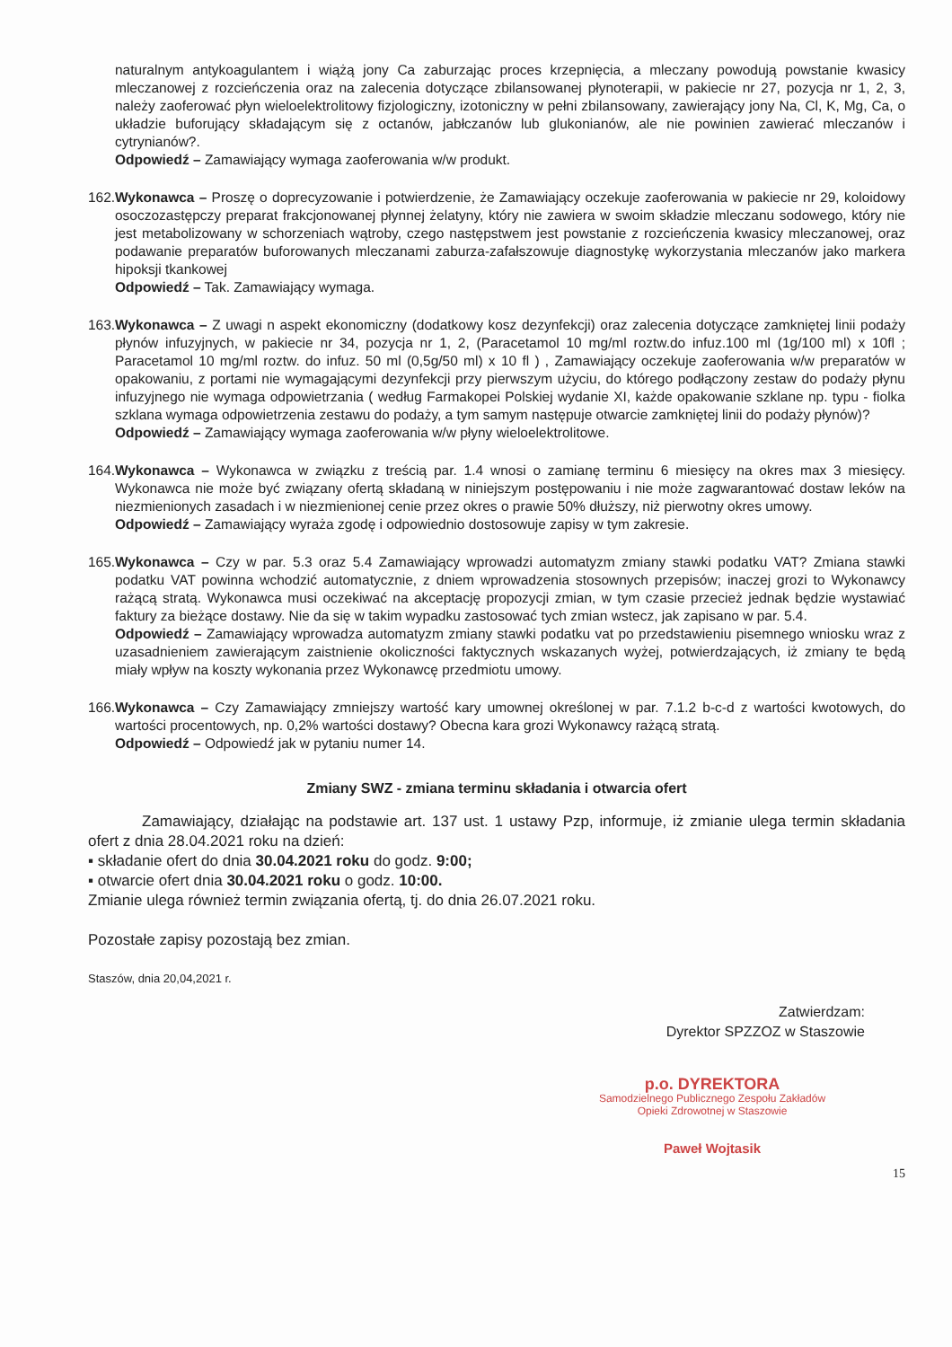naturalnym antykoagulantem i wiążą jony Ca zaburzając proces krzepnięcia, a mleczany powodują powstanie kwasicy mleczanowej z rozcieńczenia oraz na zalecenia dotyczące zbilansowanej płynoterapii, w pakiecie nr 27, pozycja nr 1, 2, 3, należy zaoferować płyn wieloelektrolitowy fizjologiczny, izotoniczny w pełni zbilansowany, zawierający jony Na, Cl, K, Mg, Ca, o układzie buforujący składającym się z octanów, jabłczanów lub glukonianów, ale nie powinien zawierać mleczanów i cytrynianów?.
Odpowiedź – Zamawiający wymaga zaoferowania w/w produkt.
162. Wykonawca – Proszę o doprecyzowanie i potwierdzenie, że Zamawiający oczekuje zaoferowania w pakiecie nr 29, koloidowy osoczozastępczy preparat frakcjonowanej płynnej żelatyny, który nie zawiera w swoim składzie mleczanu sodowego, który nie jest metabolizowany w schorzeniach wątroby, czego następstwem jest powstanie z rozcieńczenia kwasicy mleczanowej, oraz podawanie preparatów buforowanych mleczanami zaburza-zafałszowuje diagnostykę wykorzystania mleczanów jako markera hipoksji tkankowej
Odpowiedź – Tak. Zamawiający wymaga.
163. Wykonawca – Z uwagi n aspekt ekonomiczny (dodatkowy kosz dezynfekcji) oraz zalecenia dotyczące zamkniętej linii podaży płynów infuzyjnych, w pakiecie nr 34, pozycja nr 1, 2, (Paracetamol 10 mg/ml roztw.do infuz.100 ml (1g/100 ml) x 10fl ; Paracetamol 10 mg/ml roztw. do infuz. 50 ml (0,5g/50 ml) x 10 fl ) , Zamawiający oczekuje zaoferowania w/w preparatów w opakowaniu, z portami nie wymagającymi dezynfekcji przy pierwszym użyciu, do którego podłączony zestaw do podaży płynu infuzyjnego nie wymaga odpowietrzania ( według Farmakopei Polskiej wydanie XI, każde opakowanie szklane np. typu - fiolka szklana wymaga odpowietrzenia zestawu do podaży, a tym samym następuje otwarcie zamkniętej linii do podaży płynów)?
Odpowiedź – Zamawiający wymaga zaoferowania w/w płyny wieloelektrolitowe.
164. Wykonawca – Wykonawca w związku z treścią par. 1.4 wnosi o zamianę terminu 6 miesięcy na okres max 3 miesięcy. Wykonawca nie może być związany ofertą składaną w niniejszym postępowaniu i nie może zagwarantować dostaw leków na niezmienionych zasadach i w niezmienionej cenie przez okres o prawie 50% dłuższy, niż pierwotny okres umowy.
Odpowiedź – Zamawiający wyraża zgodę i odpowiednio dostosowuje zapisy w tym zakresie.
165. Wykonawca – Czy w par. 5.3 oraz 5.4 Zamawiający wprowadzi automatyzm zmiany stawki podatku VAT? Zmiana stawki podatku VAT powinna wchodzić automatycznie, z dniem wprowadzenia stosownych przepisów; inaczej grozi to Wykonawcy rażącą stratą. Wykonawca musi oczekiwać na akceptację propozycji zmian, w tym czasie przecież jednak będzie wystawiać faktury za bieżące dostawy. Nie da się w takim wypadku zastosować tych zmian wstecz, jak zapisano w par. 5.4.
Odpowiedź – Zamawiający wprowadza automatyzm zmiany stawki podatku vat po przedstawieniu pisemnego wniosku wraz z uzasadnieniem zawierającym zaistnienie okoliczności faktycznych wskazanych wyżej, potwierdzających, iż zmiany te będą miały wpływ na koszty wykonania przez Wykonawcę przedmiotu umowy.
166. Wykonawca – Czy Zamawiający zmniejszy wartość kary umownej określonej w par. 7.1.2 b-c-d z wartości kwotowych, do wartości procentowych, np. 0,2% wartości dostawy? Obecna kara grozi Wykonawcy rażącą stratą.
Odpowiedź – Odpowiedź jak w pytaniu numer 14.
Zmiany SWZ - zmiana terminu składania i otwarcia ofert
Zamawiający, działając na podstawie art. 137 ust. 1 ustawy Pzp, informuje, iż zmianie ulega termin składania ofert z dnia 28.04.2021 roku na dzień:
▪ składanie ofert do dnia 30.04.2021 roku do godz. 9:00;
▪ otwarcie ofert dnia 30.04.2021 roku o godz. 10:00.
Zmianie ulega również termin związania ofertą, tj. do dnia 26.07.2021 roku.
Pozostałe zapisy pozostają bez zmian.
Staszów, dnia 20,04,2021 r.
Zatwierdzam:
Dyrektor SPZZOZ w Staszowie
p.o. DYREKTORA
Samodzielnego Publicznego Zespołu Zakładów
Opieki Zdrowotnej w Staszowie
Paweł Wojtasik
15